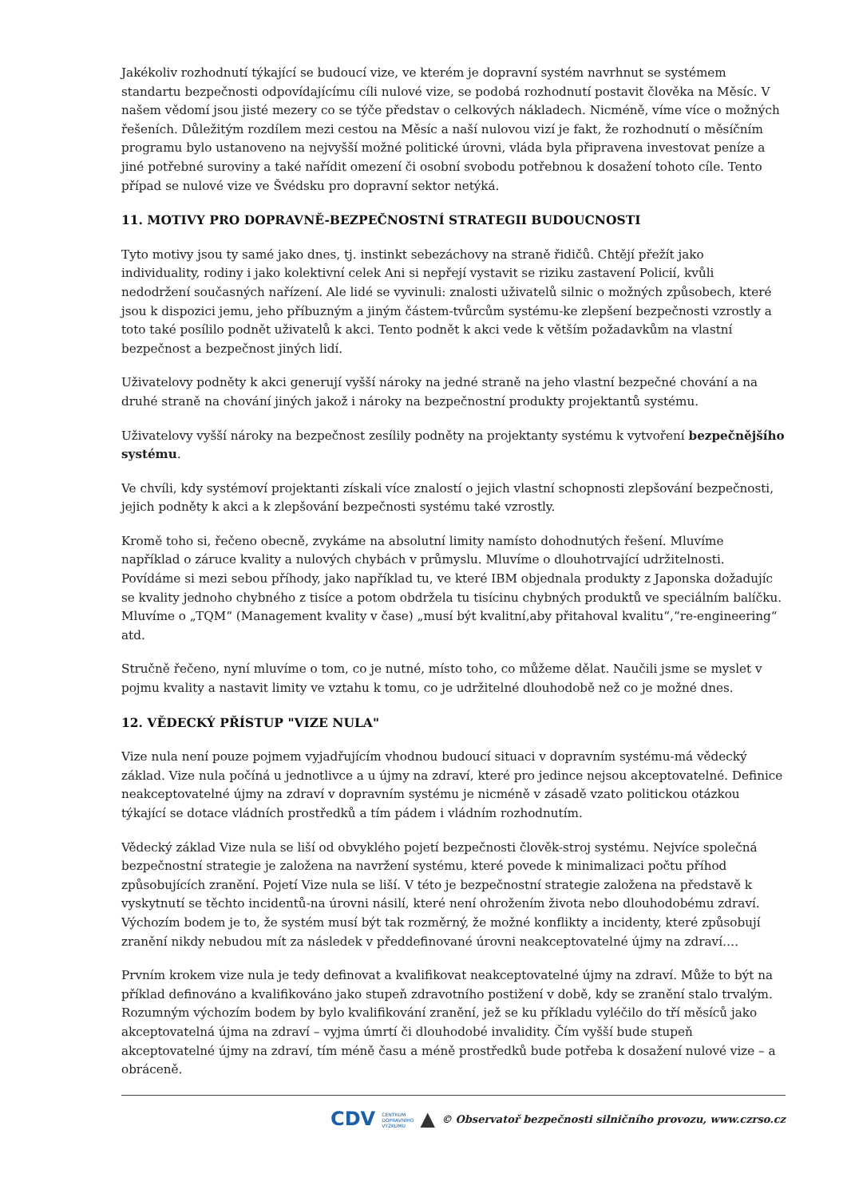Jakékoliv rozhodnutí týkající se budoucí vize, ve kterém je dopravní systém navrhnut se systémem standartu bezpečnosti odpovídajícímu cíli nulové vize, se podobá rozhodnutí postavit člověka na Měsíc. V našem vědomí jsou jisté mezery co se týče představ o celkových nákladech. Nicméně, víme více o možných řešeních. Důležitým rozdílem mezi cestou na Měsíc a naší nulovou vizí je fakt, že rozhodnutí o měsíčním programu bylo ustanoveno na nejvyšší možné politické úrovni, vláda byla připravena investovat peníze a jiné potřebné suroviny a také nařídit omezení či osobní svobodu potřebnou k dosažení tohoto cíle. Tento případ se nulové vize ve Švédsku pro dopravní sektor netýká.
11. MOTIVY PRO DOPRAVNĚ-BEZPEČNOSTNÍ STRATEGII BUDOUCNOSTI
Tyto motivy jsou ty samé jako dnes, tj. instinkt sebezáchovy na straně řidičů. Chtějí přežít jako individuality, rodiny i jako kolektivní celek Ani si nepřejí vystavit se riziku zastavení Policií, kvůli nedodržení současných nařízení. Ale lidé se vyvinuli: znalosti uživatelů silnic o možných způsobech, které jsou k dispozici jemu, jeho příbuzným a jiným částem-tvůrcům systému-ke zlepšení bezpečnosti vzrostly a toto také posílilo podnět uživatelů k akci. Tento podnět k akci vede k větším požadavkům na vlastní bezpečnost a bezpečnost jiných lidí.
Uživatelovy podněty k akci generují vyšší nároky na jedné straně na jeho vlastní bezpečné chování a na druhé straně na chování jiných jakož i nároky na bezpečnostní produkty projektantů systému.
Uživatelovy vyšší nároky na bezpečnost zesílily podněty na projektanty systému k vytvoření bezpečnějšího systému.
Ve chvíli, kdy systémoví projektanti získali více znalostí o jejich vlastní schopnosti zlepšování bezpečnosti, jejich podněty k akci a k zlepšování bezpečnosti systému také vzrostly.
Kromě toho si, řečeno obecně, zvykáme na absolutní limity namísto dohodnutých řešení. Mluvíme například o záruce kvality a nulových chybách v průmyslu. Mluvíme o dlouhotrvající udržitelnosti. Povídáme si mezi sebou příhody, jako například tu, ve které IBM objednala produkty z Japonska dožadujíc se kvality jednoho chybného z tisíce a potom obdržela tu tisícinu chybných produktů ve speciálním balíčku. Mluvíme o „TQM“ (Management kvality v čase) „musí být kvalitní,aby přitahoval kvalitu“,“re-engineering“ atd.
Stručně řečeno, nyní mluvíme o tom, co je nutné, místo toho, co můžeme dělat. Naučili jsme se myslet v pojmu kvality a nastavit limity ve vztahu k tomu, co je udržitelné dlouhodobě než co je možné dnes.
12. VĚDECKÝ PŘÍSTUP "VIZE NULA"
Vize nula není pouze pojmem vyjadřujícím vhodnou budoucí situaci v dopravním systému-má vědecký základ. Vize nula počíná u jednotlivce a u újmy na zdraví, které pro jedince nejsou akceptovatelné. Definice neakceptovatelné újmy na zdraví v dopravním systému je nicméně v zásadě vzato politickou otázkou týkající se dotace vládních prostředků a tím pádem i vládním rozhodnutím.
Vědecký základ Vize nula se liší od obvyklého pojetí bezpečnosti člověk-stroj systému. Nejvíce společná bezpečnostní strategie je založena na navržení systému, které povede k minimalizaci počtu příhod způsobujících zranění. Pojetí Vize nula se liší. V této je bezpečnostní strategie založena na představě k vyskytnutí se těchto incidentů-na úrovni násilí, které není ohrožením života nebo dlouhodobému zdraví. Výchozím bodem je to, že systém musí být tak rozměrný, že možné konflikty a incidenty, které způsobují zranění nikdy nebudou mít za následek v předdefinované úrovni neakceptovatelné újmy na zdraví….
Prvním krokem vize nula je tedy definovat a kvalifikovat neakceptovatelné újmy na zdraví. Může to být na příklad definováno a kvalifikováno jako stupeň zdravotního postižení v době, kdy se zranění stalo trvalým. Rozumným výchozím bodem by bylo kvalifikování zranění, jež se ku příkladu vyléčilo do tří měsíců jako akceptovatelná újma na zdraví – vyjma úmrtí či dlouhodobé invalidity. Čím vyšší bude stupeň akceptovatelné újmy na zdraví, tím méně času a méně prostředků bude potřeba k dosažení nulové vize – a obráceně.
CDV CENTRUM
DOPRAVNÍHO
VÝZKUMU ▲ © Observatoř bezpečnosti silničního provozu, www.czrso.cz